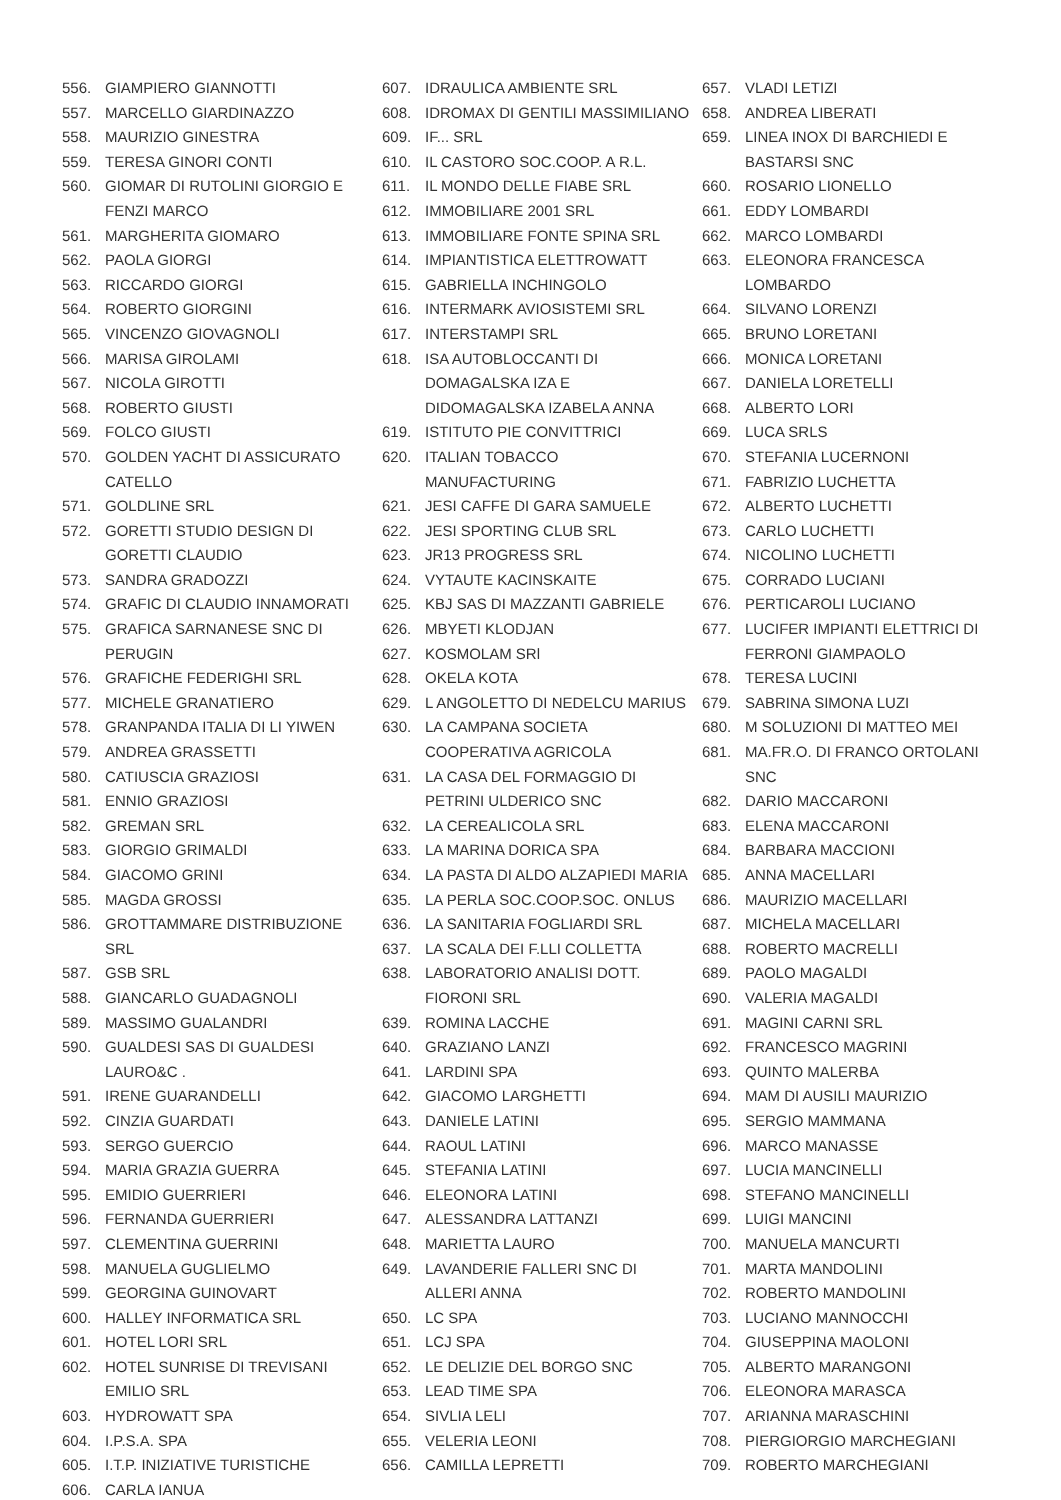556. GIAMPIERO GIANNOTTI
557. MARCELLO GIARDINAZZO
558. MAURIZIO GINESTRA
559. TERESA GINORI CONTI
560. GIOMAR DI RUTOLINI GIORGIO E FENZI MARCO
561. MARGHERITA GIOMARO
562. PAOLA GIORGI
563. RICCARDO GIORGI
564. ROBERTO GIORGINI
565. VINCENZO GIOVAGNOLI
566. MARISA GIROLAMI
567. NICOLA GIROTTI
568. ROBERTO GIUSTI
569. FOLCO GIUSTI
570. GOLDEN YACHT DI ASSICURATO CATELLO
571. GOLDLINE SRL
572. GORETTI STUDIO DESIGN DI GORETTI CLAUDIO
573. SANDRA GRADOZZI
574. GRAFIC DI CLAUDIO INNAMORATI
575. GRAFICA SARNANESE SNC DI PERUGIN
576. GRAFICHE FEDERIGHI SRL
577. MICHELE GRANATIERO
578. GRANPANDA ITALIA DI LI YIWEN
579. ANDREA GRASSETTI
580. CATIUSCIA GRAZIOSI
581. ENNIO GRAZIOSI
582. GREMAN SRL
583. GIORGIO GRIMALDI
584. GIACOMO GRINI
585. MAGDA GROSSI
586. GROTTAMMARE DISTRIBUZIONE SRL
587. GSB SRL
588. GIANCARLO GUADAGNOLI
589. MASSIMO GUALANDRI
590. GUALDESI SAS DI GUALDESI LAURO&C .
591. IRENE GUARANDELLI
592. CINZIA GUARDATI
593. SERGO GUERCIO
594. MARIA GRAZIA GUERRA
595. EMIDIO GUERRIERI
596. FERNANDA GUERRIERI
597. CLEMENTINA GUERRINI
598. MANUELA GUGLIELMO
599. GEORGINA GUINOVART
600. HALLEY INFORMATICA SRL
601. HOTEL LORI SRL
602. HOTEL SUNRISE DI TREVISANI EMILIO SRL
603. HYDROWATT SPA
604. I.P.S.A. SPA
605. I.T.P. INIZIATIVE TURISTICHE
606. CARLA IANUA
607. IDRAULICA AMBIENTE SRL
608. IDROMAX DI GENTILI MASSIMILIANO
609. IF... SRL
610. IL CASTORO SOC.COOP. A R.L.
611. IL MONDO DELLE FIABE SRL
612. IMMOBILIARE 2001 SRL
613. IMMOBILIARE FONTE SPINA SRL
614. IMPIANTISTICA ELETTROWATT
615. GABRIELLA INCHINGOLO
616. INTERMARK AVIOSISTEMI SRL
617. INTERSTAMPI SRL
618. ISA AUTOBLOCCANTI DI DOMAGALSKA IZA E DIDOMAGALSKA IZABELA ANNA
619. ISTITUTO PIE CONVITTRICI
620. ITALIAN TOBACCO MANUFACTURING
621. JESI CAFFE DI GARA SAMUELE
622. JESI SPORTING CLUB SRL
623. JR13 PROGRESS SRL
624. VYTAUTE KACINSKAITE
625. KBJ SAS DI MAZZANTI GABRIELE
626. MBYETI KLODJAN
627. KOSMOLAM SRl
628. OKELA KOTA
629. L ANGOLETTO DI NEDELCU MARIUS
630. LA CAMPANA SOCIETA COOPERATIVA AGRICOLA
631. LA CASA DEL FORMAGGIO DI PETRINI ULDERICO SNC
632. LA CEREALICOLA SRL
633. LA MARINA DORICA SPA
634. LA PASTA DI ALDO ALZAPIEDI MARIA
635. LA PERLA SOC.COOP.SOC. ONLUS
636. LA SANITARIA FOGLIARDI SRL
637. LA SCALA DEI F.LLI COLLETTA
638. LABORATORIO ANALISI DOTT. FIORONI SRL
639. ROMINA LACCHE
640. GRAZIANO LANZI
641. LARDINI SPA
642. GIACOMO LARGHETTI
643. DANIELE LATINI
644. RAOUL LATINI
645. STEFANIA LATINI
646. ELEONORA LATINI
647. ALESSANDRA LATTANZI
648. MARIETTA LAURO
649. LAVANDERIE FALLERI SNC DI ALLERI ANNA
650. LC SPA
651. LCJ SPA
652. LE DELIZIE DEL BORGO SNC
653. LEAD TIME SPA
654. SIVLIA LELI
655. VELERIA LEONI
656. CAMILLA LEPRETTI
657. VLADI LETIZI
658. ANDREA LIBERATI
659. LINEA INOX DI BARCHIEDI E BASTARSI SNC
660. ROSARIO LIONELLO
661. EDDY LOMBARDI
662. MARCO LOMBARDI
663. ELEONORA FRANCESCA LOMBARDO
664. SILVANO LORENZI
665. BRUNO LORETANI
666. MONICA LORETANI
667. DANIELA LORETELLI
668. ALBERTO LORI
669. LUCA SRLS
670. STEFANIA LUCERNONI
671. FABRIZIO LUCHETTA
672. ALBERTO LUCHETTI
673. CARLO LUCHETTI
674. NICOLINO LUCHETTI
675. CORRADO LUCIANI
676. PERTICAROLI LUCIANO
677. LUCIFER IMPIANTI ELETTRICI DI FERRONI GIAMPAOLO
678. TERESA LUCINI
679. SABRINA SIMONA LUZI
680. M SOLUZIONI DI MATTEO MEI
681. MA.FR.O. DI FRANCO ORTOLANI SNC
682. DARIO MACCARONI
683. ELENA MACCARONI
684. BARBARA MACCIONI
685. ANNA MACELLARI
686. MAURIZIO MACELLARI
687. MICHELA MACELLARI
688. ROBERTO MACRELLI
689. PAOLO MAGALDI
690. VALERIA MAGALDI
691. MAGINI CARNI SRL
692. FRANCESCO MAGRINI
693. QUINTO MALERBA
694. MAM DI AUSILI MAURIZIO
695. SERGIO MAMMANA
696. MARCO MANASSE
697. LUCIA MANCINELLI
698. STEFANO MANCINELLI
699. LUIGI MANCINI
700. MANUELA MANCURTI
701. MARTA MANDOLINI
702. ROBERTO MANDOLINI
703. LUCIANO MANNOCCHI
704. GIUSEPPINA MAOLONI
705. ALBERTO MARANGONI
706. ELEONORA MARASCA
707. ARIANNA MARASCHINI
708. PIERGIORGIO MARCHEGIANI
709. ROBERTO MARCHEGIANI